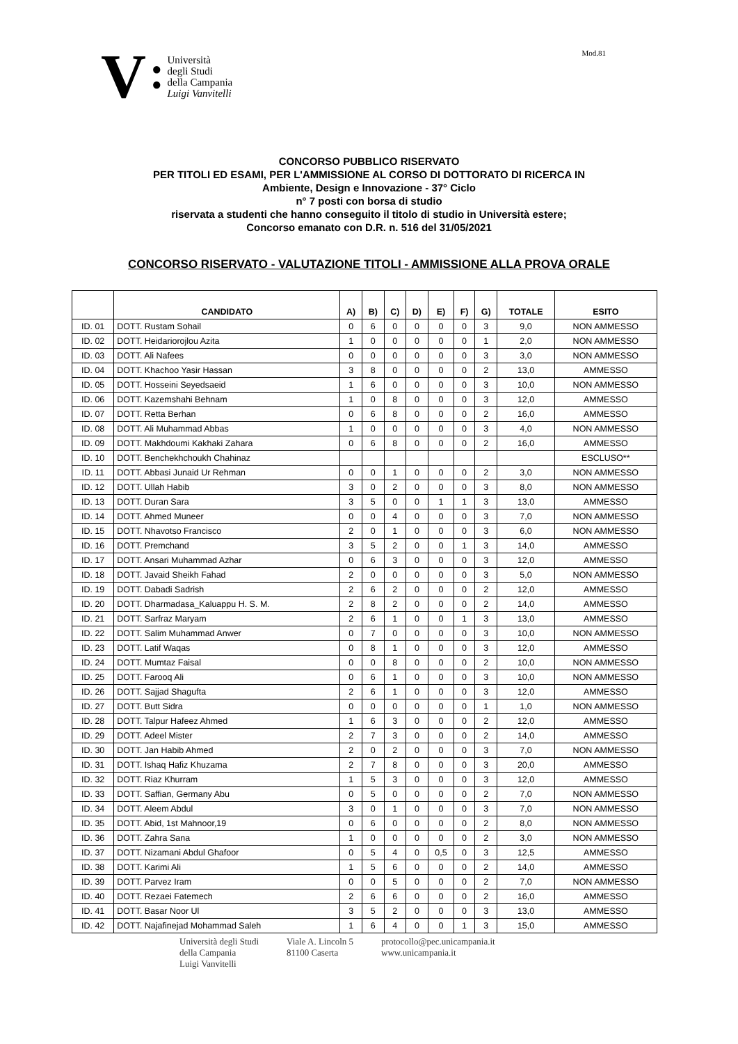V ●
● Università
degli Studi
della Campania
Luigi Vanvitelli
Mod.81
CONCORSO PUBBLICO RISERVATO
PER TITOLI ED ESAMI, PER L'AMMISSIONE AL CORSO DI DOTTORATO DI RICERCA IN
Ambiente, Design e Innovazione - 37° Ciclo
n° 7 posti con borsa di studio
riservata a studenti che hanno conseguito il titolo di studio in Università estere;
Concorso emanato con D.R. n. 516 del 31/05/2021
CONCORSO RISERVATO - VALUTAZIONE TITOLI - AMMISSIONE ALLA PROVA ORALE
| | CANDIDATO | A) | B) | C) | D) | E) | F) | G) | TOTALE | ESITO |
| --- | --- | --- | --- | --- | --- | --- | --- | --- | --- | --- |
| ID. 01 | DOTT. Rustam Sohail | 0 | 6 | 0 | 0 | 0 | 0 | 3 | 9,0 | NON AMMESSO |
| ID. 02 | DOTT. Heidariorojlou Azita | 1 | 0 | 0 | 0 | 0 | 0 | 1 | 2,0 | NON AMMESSO |
| ID. 03 | DOTT. Ali Nafees | 0 | 0 | 0 | 0 | 0 | 0 | 3 | 3,0 | NON AMMESSO |
| ID. 04 | DOTT. Khachoo Yasir Hassan | 3 | 8 | 0 | 0 | 0 | 0 | 2 | 13,0 | AMMESSO |
| ID. 05 | DOTT. Hosseini Seyedsaeid | 1 | 6 | 0 | 0 | 0 | 0 | 3 | 10,0 | NON AMMESSO |
| ID. 06 | DOTT. Kazemshahi Behnam | 1 | 0 | 8 | 0 | 0 | 0 | 3 | 12,0 | AMMESSO |
| ID. 07 | DOTT. Retta Berhan | 0 | 6 | 8 | 0 | 0 | 0 | 2 | 16,0 | AMMESSO |
| ID. 08 | DOTT. Ali Muhammad Abbas | 1 | 0 | 0 | 0 | 0 | 0 | 3 | 4,0 | NON AMMESSO |
| ID. 09 | DOTT. Makhdoumi Kakhaki Zahara | 0 | 6 | 8 | 0 | 0 | 0 | 2 | 16,0 | AMMESSO |
| ID. 10 | DOTT. Benchekhchoukh Chahinaz | | | | | | | | | ESCLUSO** |
| ID. 11 | DOTT. Abbasi Junaid Ur Rehman | 0 | 0 | 1 | 0 | 0 | 0 | 2 | 3,0 | NON AMMESSO |
| ID. 12 | DOTT. Ullah Habib | 3 | 0 | 2 | 0 | 0 | 0 | 3 | 8,0 | NON AMMESSO |
| ID. 13 | DOTT. Duran Sara | 3 | 5 | 0 | 0 | 1 | 1 | 3 | 13,0 | AMMESSO |
| ID. 14 | DOTT. Ahmed Muneer | 0 | 0 | 4 | 0 | 0 | 0 | 3 | 7,0 | NON AMMESSO |
| ID. 15 | DOTT. Nhavotso Francisco | 2 | 0 | 1 | 0 | 0 | 0 | 3 | 6,0 | NON AMMESSO |
| ID. 16 | DOTT. Premchand | 3 | 5 | 2 | 0 | 0 | 1 | 3 | 14,0 | AMMESSO |
| ID. 17 | DOTT. Ansari Muhammad Azhar | 0 | 6 | 3 | 0 | 0 | 0 | 3 | 12,0 | AMMESSO |
| ID. 18 | DOTT. Javaid Sheikh Fahad | 2 | 0 | 0 | 0 | 0 | 0 | 3 | 5,0 | NON AMMESSO |
| ID. 19 | DOTT. Dabadi Sadrish | 2 | 6 | 2 | 0 | 0 | 0 | 2 | 12,0 | AMMESSO |
| ID. 20 | DOTT. Dharmadasa_Kaluappu H. S. M. | 2 | 8 | 2 | 0 | 0 | 0 | 2 | 14,0 | AMMESSO |
| ID. 21 | DOTT. Sarfraz Maryam | 2 | 6 | 1 | 0 | 0 | 1 | 3 | 13,0 | AMMESSO |
| ID. 22 | DOTT. Salim Muhammad Anwer | 0 | 7 | 0 | 0 | 0 | 0 | 3 | 10,0 | NON AMMESSO |
| ID. 23 | DOTT. Latif Waqas | 0 | 8 | 1 | 0 | 0 | 0 | 3 | 12,0 | AMMESSO |
| ID. 24 | DOTT. Mumtaz Faisal | 0 | 0 | 8 | 0 | 0 | 0 | 2 | 10,0 | NON AMMESSO |
| ID. 25 | DOTT. Farooq Ali | 0 | 6 | 1 | 0 | 0 | 0 | 3 | 10,0 | NON AMMESSO |
| ID. 26 | DOTT. Sajjad Shagufta | 2 | 6 | 1 | 0 | 0 | 0 | 3 | 12,0 | AMMESSO |
| ID. 27 | DOTT. Butt Sidra | 0 | 0 | 0 | 0 | 0 | 0 | 1 | 1,0 | NON AMMESSO |
| ID. 28 | DOTT. Talpur Hafeez Ahmed | 1 | 6 | 3 | 0 | 0 | 0 | 2 | 12,0 | AMMESSO |
| ID. 29 | DOTT. Adeel Mister | 2 | 7 | 3 | 0 | 0 | 0 | 2 | 14,0 | AMMESSO |
| ID. 30 | DOTT. Jan Habib Ahmed | 2 | 0 | 2 | 0 | 0 | 0 | 3 | 7,0 | NON AMMESSO |
| ID. 31 | DOTT. Ishaq Hafiz Khuzama | 2 | 7 | 8 | 0 | 0 | 0 | 3 | 20,0 | AMMESSO |
| ID. 32 | DOTT. Riaz Khurram | 1 | 5 | 3 | 0 | 0 | 0 | 3 | 12,0 | AMMESSO |
| ID. 33 | DOTT. Saffian, Germany Abu | 0 | 5 | 0 | 0 | 0 | 0 | 2 | 7,0 | NON AMMESSO |
| ID. 34 | DOTT. Aleem Abdul | 3 | 0 | 1 | 0 | 0 | 0 | 3 | 7,0 | NON AMMESSO |
| ID. 35 | DOTT. Abid, 1st Mahnoor,19 | 0 | 6 | 0 | 0 | 0 | 0 | 2 | 8,0 | NON AMMESSO |
| ID. 36 | DOTT. Zahra Sana | 1 | 0 | 0 | 0 | 0 | 0 | 2 | 3,0 | NON AMMESSO |
| ID. 37 | DOTT. Nizamani Abdul Ghafoor | 0 | 5 | 4 | 0 | 0,5 | 0 | 3 | 12,5 | AMMESSO |
| ID. 38 | DOTT. Karimi Ali | 1 | 5 | 6 | 0 | 0 | 0 | 2 | 14,0 | AMMESSO |
| ID. 39 | DOTT. Parvez Iram | 0 | 0 | 5 | 0 | 0 | 0 | 2 | 7,0 | NON AMMESSO |
| ID. 40 | DOTT. Rezaei Fatemech | 2 | 6 | 6 | 0 | 0 | 0 | 2 | 16,0 | AMMESSO |
| ID. 41 | DOTT. Basar Noor Ul | 3 | 5 | 2 | 0 | 0 | 0 | 3 | 13,0 | AMMESSO |
| ID. 42 | DOTT. Najafinejad Mohammad Saleh | 1 | 6 | 4 | 0 | 0 | 1 | 3 | 15,0 | AMMESSO |
Università degli Studi
della Campania
Luigi Vanvitelli
Viale A. Lincoln 5
81100 Caserta
protocollo@pec.unicampania.it
www.unicampania.it